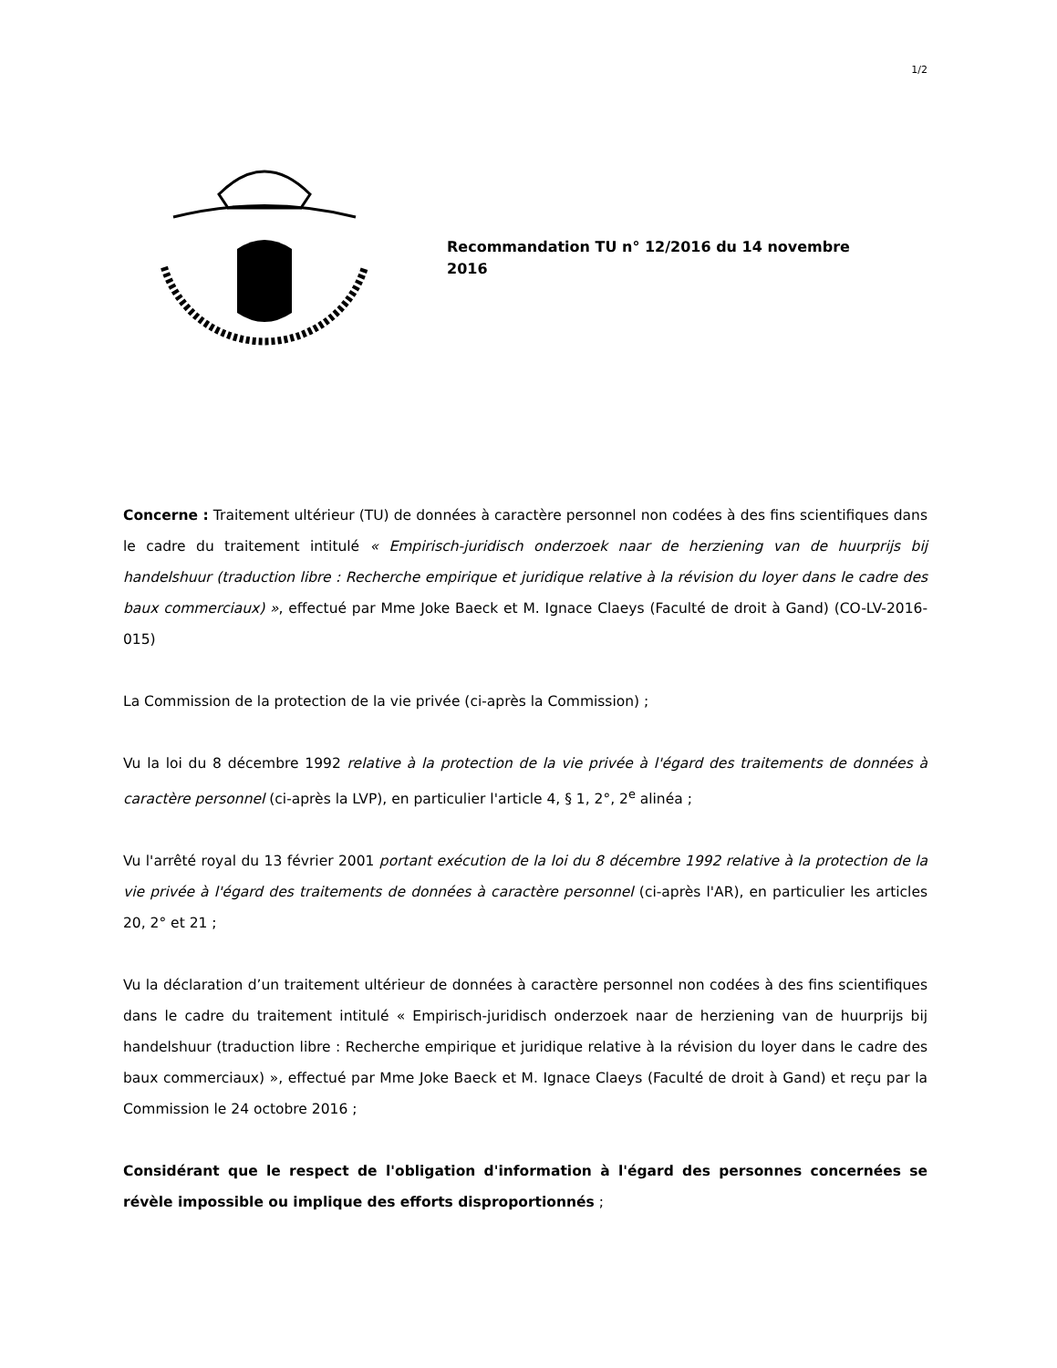1/2
Recommandation TU n° 12/2016 du 14 novembre 2016
Concerne : Traitement ultérieur (TU) de données à caractère personnel non codées à des fins scientifiques dans le cadre du traitement intitulé « Empirisch-juridisch onderzoek naar de herziening van de huurprijs bij handelshuur (traduction libre : Recherche empirique et juridique relative à la révision du loyer dans le cadre des baux commerciaux) », effectué par Mme Joke Baeck et M. Ignace Claeys (Faculté de droit à Gand) (CO-LV-2016-015)
La Commission de la protection de la vie privée (ci-après la Commission) ;
Vu la loi du 8 décembre 1992 relative à la protection de la vie privée à l'égard des traitements de données à caractère personnel (ci-après la LVP), en particulier l'article 4, § 1, 2°, 2<sup>e</sup> alinéa ;
Vu l'arrêté royal du 13 février 2001 portant exécution de la loi du 8 décembre 1992 relative à la protection de la vie privée à l'égard des traitements de données à caractère personnel (ci-après l'AR), en particulier les articles 20, 2° et 21 ;
Vu la déclaration d’un traitement ultérieur de données à caractère personnel non codées à des fins scientifiques dans le cadre du traitement intitulé « Empirisch-juridisch onderzoek naar de herziening van de huurprijs bij handelshuur (traduction libre : Recherche empirique et juridique relative à la révision du loyer dans le cadre des baux commerciaux) », effectué par Mme Joke Baeck et M. Ignace Claeys (Faculté de droit à Gand) et reçu par la Commission le 24 octobre 2016 ;
Considérant que le respect de l'obligation d'information à l'égard des personnes concernées se révèle impossible ou implique des efforts disproportionnés ;